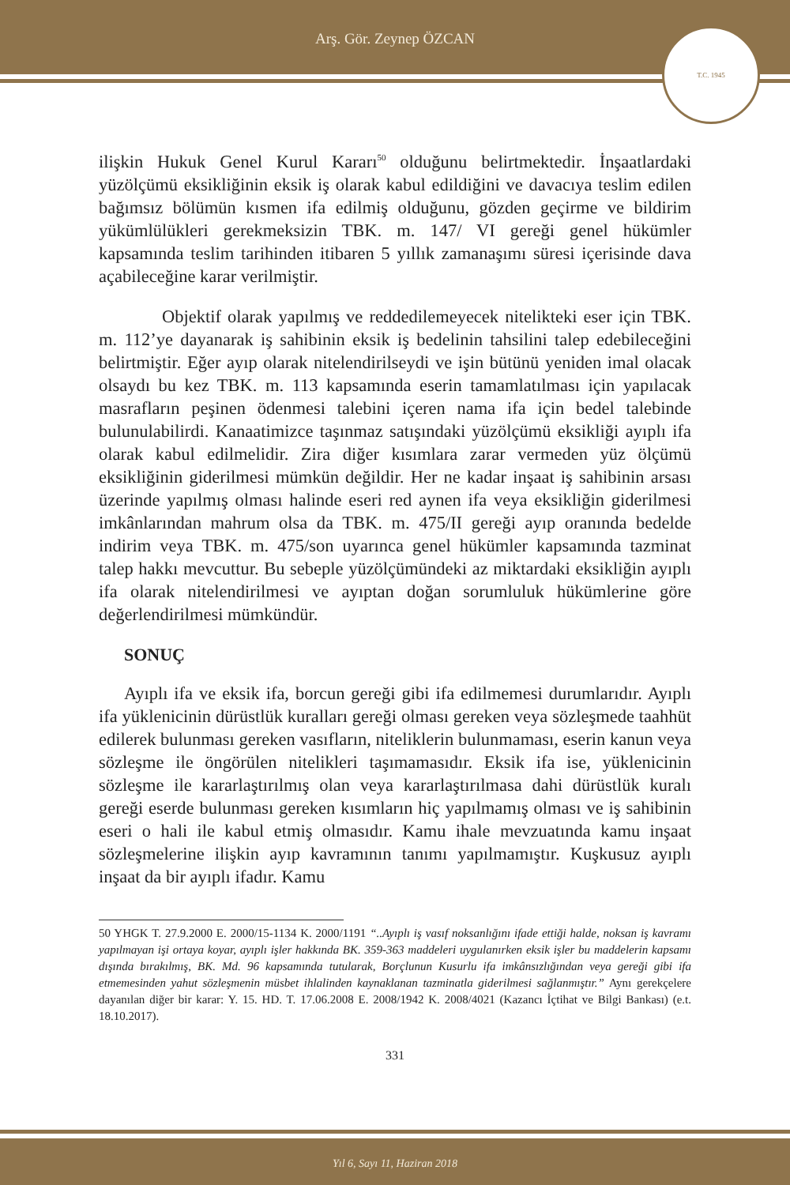Arş. Gör. Zeynep ÖZCAN
T.C. 1945
ilişkin Hukuk Genel Kurul Kararı<sup>50</sup> olduğunu belirtmektedir. İnşaatlardaki yüzölçümü eksikliğinin eksik iş olarak kabul edildiğini ve davacıya teslim edilen bağımsız bölümün kısmen ifa edilmiş olduğunu, gözden geçirme ve bildirim yükümlülükleri gerekmeksizin TBK. m. 147/ VI gereği genel hükümler kapsamında teslim tarihinden itibaren 5 yıllık zamanaşımı süresi içerisinde dava açabileceğine karar verilmiştir.
Objektif olarak yapılmış ve reddedilemeyecek nitelikteki eser için TBK. m. 112’ye dayanarak iş sahibinin eksik iş bedelinin tahsilini talep edebileceğini belirtmiştir. Eğer ayıp olarak nitelendirilseydi ve işin bütünü yeniden imal olacak olsaydı bu kez TBK. m. 113 kapsamında eserin tamamlatılması için yapılacak masrafların peşinen ödenmesi talebini içeren nama ifa için bedel talebinde bulunulabilirdi. Kanaatimizce taşınmaz satışındaki yüzölçümü eksikliği ayıplı ifa olarak kabul edilmelidir. Zira diğer kısımlara zarar vermeden yüz ölçümü eksikliğinin giderilmesi mümkün değildir. Her ne kadar inşaat iş sahibinin arsası üzerinde yapılmış olması halinde eseri red aynen ifa veya eksikliğin giderilmesi imkânlarından mahrum olsa da TBK. m. 475/II gereği ayıp oranında bedelde indirim veya TBK. m. 475/son uyarınca genel hükümler kapsamında tazminat talep hakkı mevcuttur. Bu sebeple yüzölçümündeki az miktardaki eksikliğin ayıplı ifa olarak nitelendirilmesi ve ayıptan doğan sorumluluk hükümlerine göre değerlendirilmesi mümkündür.
SONUÇ
Ayıplı ifa ve eksik ifa, borcun gereği gibi ifa edilmemesi durumlarıdır. Ayıplı ifa yüklenicinin dürüstlük kuralları gereği olması gereken veya sözleşmede taahhüt edilerek bulunması gereken vasıfların, niteliklerin bulunmaması, eserin kanun veya sözleşme ile öngörülen nitelikleri taşımamasıdır. Eksik ifa ise, yüklenicinin sözleşme ile kararlaştırılmış olan veya kararlaştırılmasa dahi dürüstlük kuralı gereği eserde bulunması gereken kısımların hiç yapılmamış olması ve iş sahibinin eseri o hali ile kabul etmiş olmasıdır. Kamu ihale mevzuatında kamu inşaat sözleşmelerine ilişkin ayıp kavramının tanımı yapılmamıştır. Kuşkusuz ayıplı inşaat da bir ayıplı ifadır. Kamu
50 YHGK T. 27.9.2000 E. 2000/15-1134 K. 2000/1191 “..Ayıplı iş vasıf noksanlığını ifade ettiği halde, noksan iş kavramı yapılmayan işi ortaya koyar, ayıplı işler hakkında BK. 359-363 maddeleri uygulanırken eksik işler bu maddelerin kapsamı dışında bırakılmış, BK. Md. 96 kapsamında tutularak, Borçlunun Kusurlu ifa imkânsızlığından veya gereği gibi ifa etmemesinden yahut sözleşmenin müsbet ihlalinden kaynaklanan tazminatla giderilmesi sağlanmıştır.” Aynı gerekçelere dayanılan diğer bir karar: Y. 15. HD. T. 17.06.2008 E. 2008/1942 K. 2008/4021 (Kazancı İçtihat ve Bilgi Bankası) (e.t. 18.10.2017).
331
Yıl 6, Sayı 11, Haziran 2018